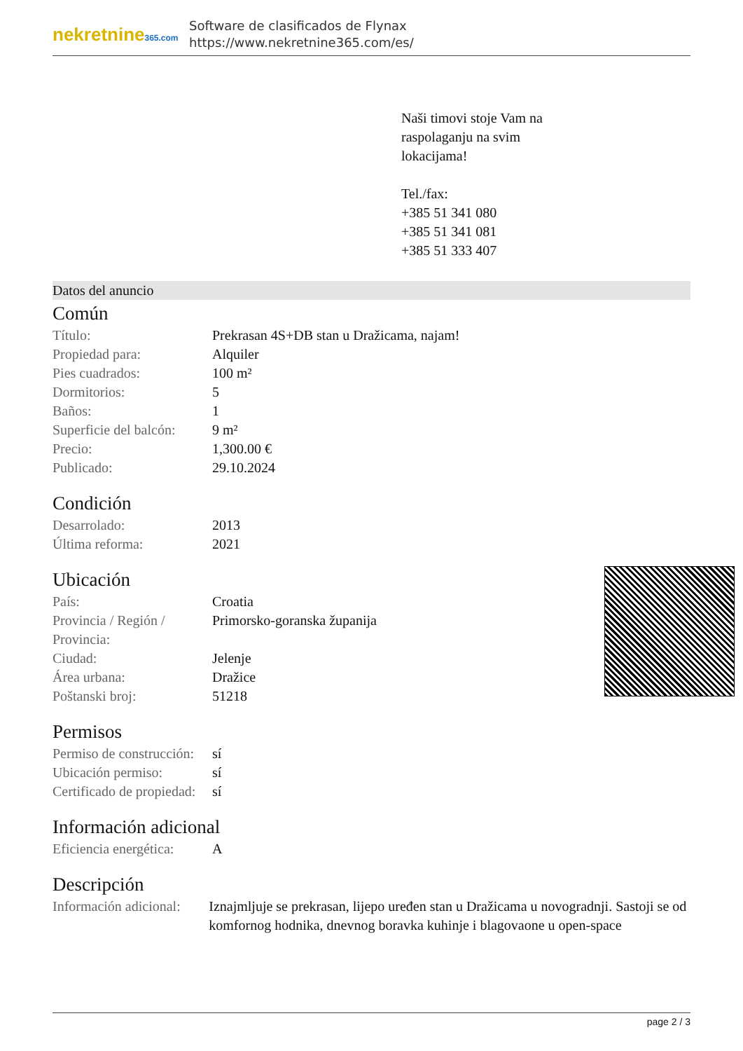nekretnine365.com
Software de clasificados de Flynax
https://www.nekretnine365.com/es/
Naši timovi stoje Vam na
raspolaganju na svim
lokacijama!
Tel./fax:
+385 51 341 080
+385 51 341 081
+385 51 333 407
Datos del anuncio
Común
| Título: | Prekrasan 4S+DB stan u Dražicama, najam! |
| Propiedad para: | Alquiler |
| Pies cuadrados: | 100 m² |
| Dormitorios: | 5 |
| Baños: | 1 |
| Superficie del balcón: | 9 m² |
| Precio: | 1,300.00 € |
| Publicado: | 29.10.2024 |
Condición
| Desarrolado: | 2013 |
| Última reforma: | 2021 |
Ubicación
| País: | Croatia |
| Provincia / Región / Provincia: | Primorsko-goranska županija |
| Ciudad: | Jelenje |
| Área urbana: | Dražice |
| Poštanski broj: | 51218 |
Permisos
| Permiso de construcción: | sí |
| Ubicación permiso: | sí |
| Certificado de propiedad: | sí |
Información adicional
| Eficiencia energética: | A |
Descripción
| Información adicional: | Iznajmljuje se prekrasan, lijepo uređen stan u Dražicama u novogradnji. Sastoji se od komfornog hodnika, dnevnog boravka kuhinje i blagovaone u open-space |
page 2 / 3